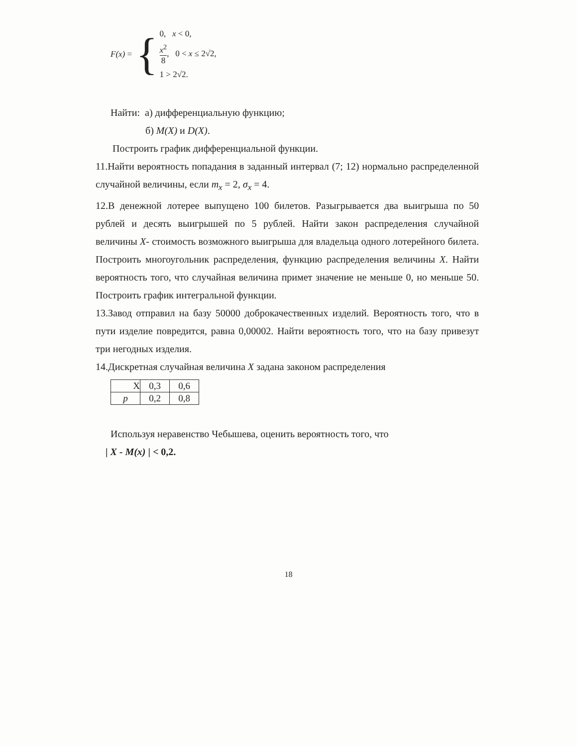F(x) = {
0, x < 0,
x<sup>2</sup> 8, 0 < x ≤ 2√2,
1 > 2√2.
Найти: а) дифференциальную функцию;
б) M(X) и D(X).
Построить график дифференциальной функции.
11.Найти вероятность попадания в заданный интервал (7; 12) нормально распределенной случайной величины, если m<sub>x</sub> = 2, σ<sub>x</sub> = 4.
12.В денежной лотерее выпущено 100 билетов. Разыгрывается два выигрыша по 50 рублей и десять выигрышей по 5 рублей. Найти закон распределения случайной величины X- стоимость возможного выигрыша для владельца одного лотерейного билета. Построить многоугольник распределения, функцию распределения величины X. Найти вероятность того, что случайная величина примет значение не меньше 0, но меньше 50. Построить график интегральной функции.
13.Завод отправил на базу 50000 доброкачественных изделий. Вероятность того, что в пути изделие повредится, равна 0,00002. Найти вероятность того, что на базу привезут три негодных изделия.
14.Дискретная случайная величина X задана законом распределения
| X | 0,3 | 0,6 |
| p | 0,2 | 0,8 |
Используя неравенство Чебышева, оценить вероятность того, что
| X - M(x) | < 0,2.
18